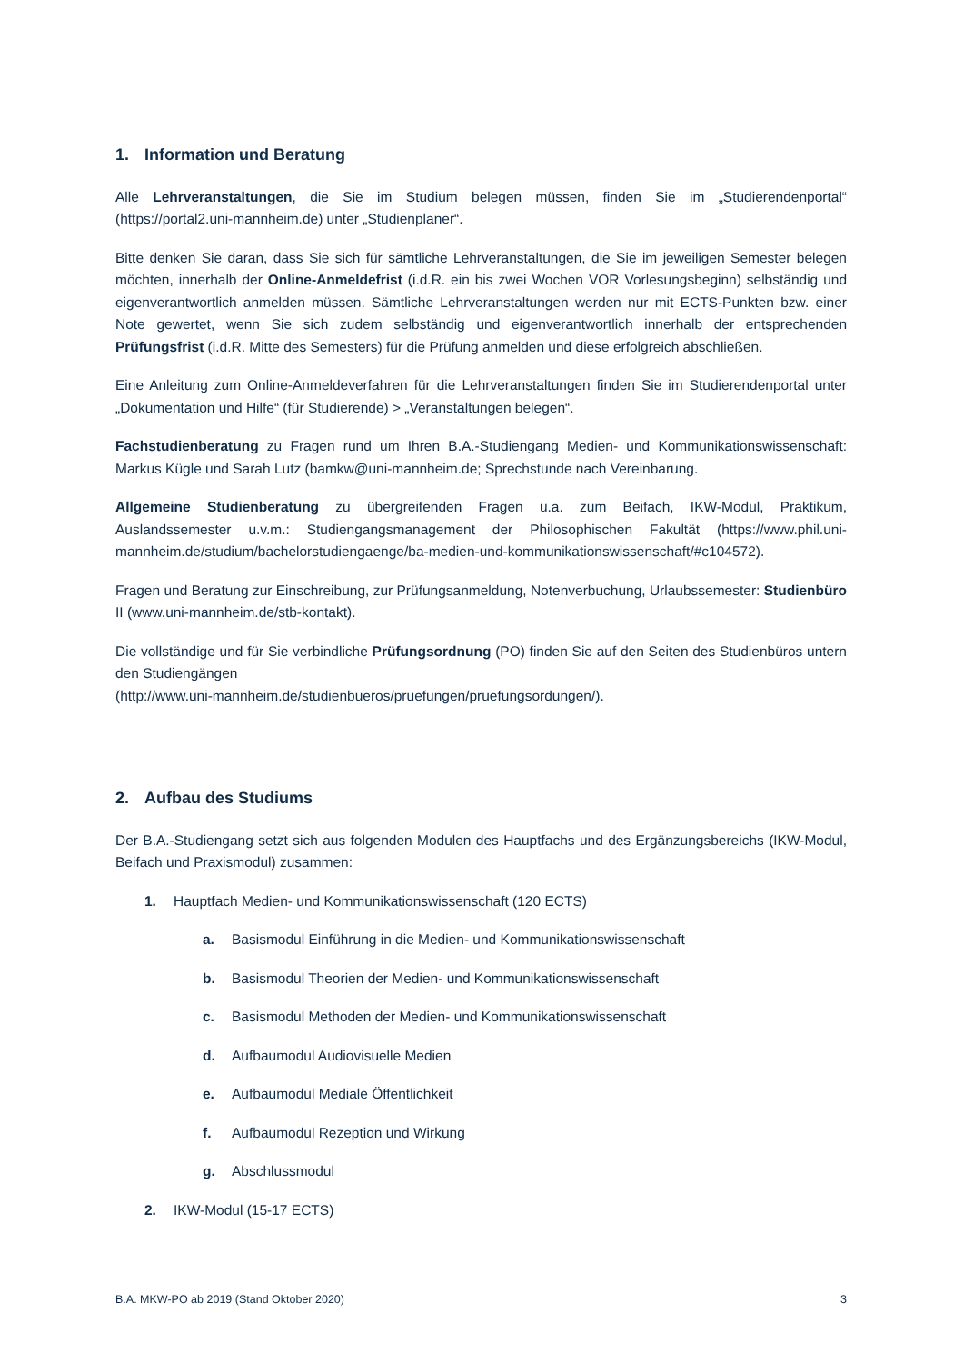1. Information und Beratung
Alle Lehrveranstaltungen, die Sie im Studium belegen müssen, finden Sie im „Studierendenportal“ (https://portal2.uni-mannheim.de) unter „Studienplaner“.
Bitte denken Sie daran, dass Sie sich für sämtliche Lehrveranstaltungen, die Sie im jeweiligen Semester belegen möchten, innerhalb der Online-Anmeldefrist (i.d.R. ein bis zwei Wochen VOR Vorlesungsbeginn) selbständig und eigenverantwortlich anmelden müssen. Sämtliche Lehrveranstaltungen werden nur mit ECTS-Punkten bzw. einer Note gewertet, wenn Sie sich zudem selbständig und eigenverantwortlich innerhalb der entsprechenden Prüfungsfrist (i.d.R. Mitte des Semesters) für die Prüfung anmelden und diese erfolgreich abschließen.
Eine Anleitung zum Online-Anmeldeverfahren für die Lehrveranstaltungen finden Sie im Studierendenportal unter „Dokumentation und Hilfe“ (für Studierende) > „Veranstaltungen belegen“.
Fachstudienberatung zu Fragen rund um Ihren B.A.-Studiengang Medien- und Kommunikationswissenschaft: Markus Kügle und Sarah Lutz (bamkw@uni-mannheim.de; Sprechstunde nach Vereinbarung.
Allgemeine Studienberatung zu übergreifenden Fragen u.a. zum Beifach, IKW-Modul, Praktikum, Auslandssemester u.v.m.: Studiengangsmanagement der Philosophischen Fakultät (https://www.phil.uni-mannheim.de/studium/bachelorstudiengaenge/ba-medien-und-kommunikationswissenschaft/#c104572).
Fragen und Beratung zur Einschreibung, zur Prüfungsanmeldung, Notenverbuchung, Urlaubssemester: Studienbüro II (www.uni-mannheim.de/stb-kontakt).
Die vollständige und für Sie verbindliche Prüfungsordnung (PO) finden Sie auf den Seiten des Studienbüros untern den Studiengängen
(http://www.uni-mannheim.de/studienbueros/pruefungen/pruefungsordungen/).
2. Aufbau des Studiums
Der B.A.-Studiengang setzt sich aus folgenden Modulen des Hauptfachs und des Ergänzungsbereichs (IKW-Modul, Beifach und Praxismodul) zusammen:
1. Hauptfach Medien- und Kommunikationswissenschaft (120 ECTS)
a. Basismodul Einführung in die Medien- und Kommunikationswissenschaft
b. Basismodul Theorien der Medien- und Kommunikationswissenschaft
c. Basismodul Methoden der Medien- und Kommunikationswissenschaft
d. Aufbaumodul Audiovisuelle Medien
e. Aufbaumodul Mediale Öffentlichkeit
f. Aufbaumodul Rezeption und Wirkung
g. Abschlussmodul
2. IKW-Modul (15-17 ECTS)
B.A. MKW-PO ab 2019 (Stand Oktober 2020) 3